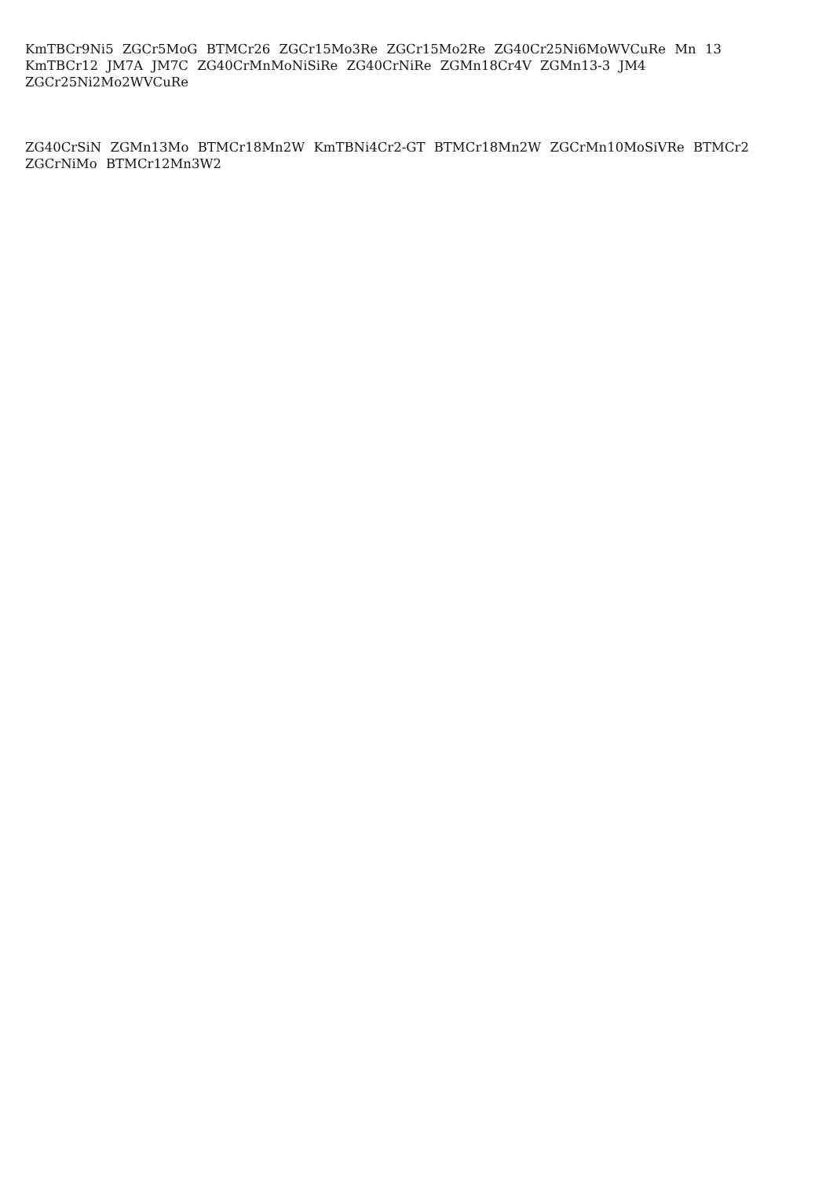KmTBCr9Ni5 ZGCr5MoG BTMCr26 ZGCr15Mo3Re ZGCr15Mo2Re ZG40Cr25Ni6MoWVCuRe Mn 13 KmTBCr12 JM7A JM7C ZG40CrMnMoNiSiRe ZG40CrNiRe ZGMn18Cr4V ZGMn13-3 JM4 ZGCr25Ni2Mo2WVCuRe
ZG40CrSiN ZGMn13Mo BTMCr18Mn2W KmTBNi4Cr2-GT BTMCr18Mn2W ZGCrMn10MoSiVRe BTMCr2 ZGCrNiMo BTMCr12Mn3W2